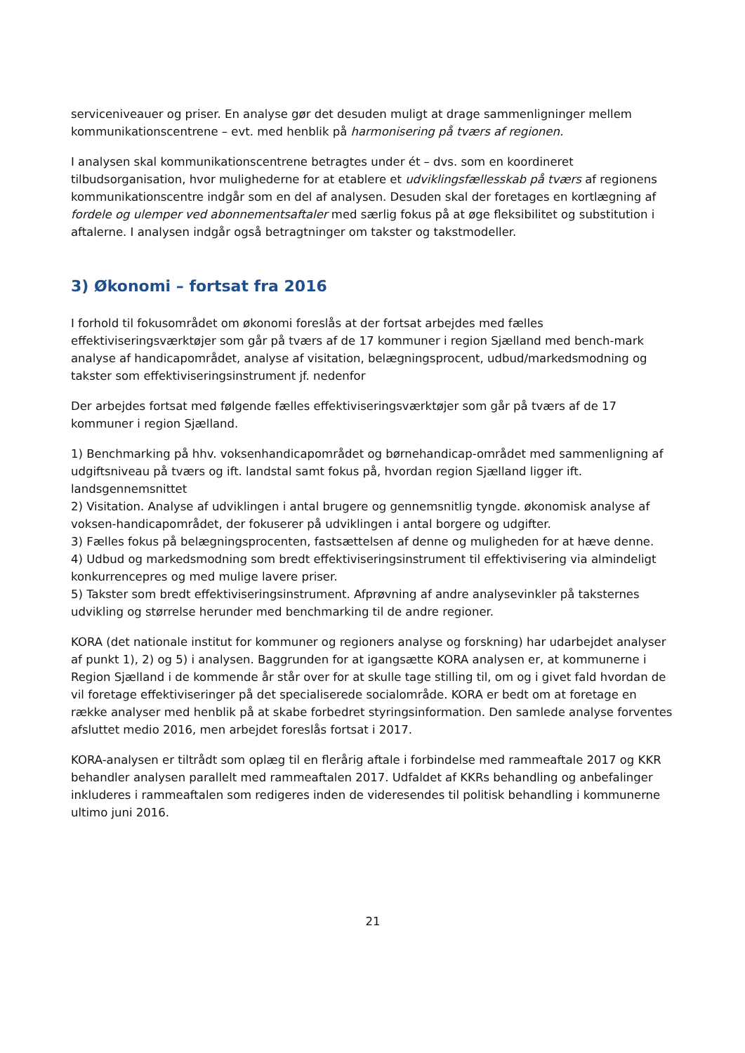serviceniveauer og priser. En analyse gør det desuden muligt at drage sammenligninger mellem kommunikationscentrene – evt. med henblik på harmonisering på tværs af regionen.
I analysen skal kommunikationscentrene betragtes under ét – dvs. som en koordineret tilbudsorganisation, hvor mulighederne for at etablere et udviklingsfællesskab på tværs af regionens kommunikationscentre indgår som en del af analysen. Desuden skal der foretages en kortlægning af fordele og ulemper ved abonnementsaftaler med særlig fokus på at øge fleksibilitet og substitution i aftalerne. I analysen indgår også betragtninger om takster og takstmodeller.
3) Økonomi – fortsat fra 2016
I forhold til fokusområdet om økonomi foreslås at der fortsat arbejdes med fælles effektiviseringsværktøjer som går på tværs af de 17 kommuner i region Sjælland med bench-mark analyse af handicapområdet, analyse af visitation, belægningsprocent, udbud/markedsmodning og takster som effektiviseringsinstrument jf. nedenfor
Der arbejdes fortsat med følgende fælles effektiviseringsværktøjer som går på tværs af de 17 kommuner i region Sjælland.
1) Benchmarking på hhv. voksenhandicapområdet og børnehandicap-området med sammenligning af udgiftsniveau på tværs og ift. landstal samt fokus på, hvordan region Sjælland ligger ift. landsgennemsnittet
2) Visitation. Analyse af udviklingen i antal brugere og gennemsnitlig tyngde. økonomisk analyse af voksen-handicapområdet, der fokuserer på udviklingen i antal borgere og udgifter.
3) Fælles fokus på belægningsprocenten, fastsættelsen af denne og muligheden for at hæve denne.
4) Udbud og markedsmodning som bredt effektiviseringsinstrument til effektivisering via almindeligt konkurrencepres og med mulige lavere priser.
5) Takster som bredt effektiviseringsinstrument. Afprøvning af andre analysevinkler på taksternes udvikling og størrelse herunder med benchmarking til de andre regioner.
KORA (det nationale institut for kommuner og regioners analyse og forskning) har udarbejdet analyser af punkt 1), 2) og 5) i analysen. Baggrunden for at igangsætte KORA analysen er, at kommunerne i Region Sjælland i de kommende år står over for at skulle tage stilling til, om og i givet fald hvordan de vil foretage effektiviseringer på det specialiserede socialområde. KORA er bedt om at foretage en række analyser med henblik på at skabe forbedret styringsinformation. Den samlede analyse forventes afsluttet medio 2016, men arbejdet foreslås fortsat i 2017.
KORA-analysen er tiltrådt som oplæg til en flerårig aftale i forbindelse med rammeaftale 2017 og KKR behandler analysen parallelt med rammeaftalen 2017. Udfaldet af KKRs behandling og anbefalinger inkluderes i rammeaftalen som redigeres inden de videresendes til politisk behandling i kommunerne ultimo juni 2016.
21